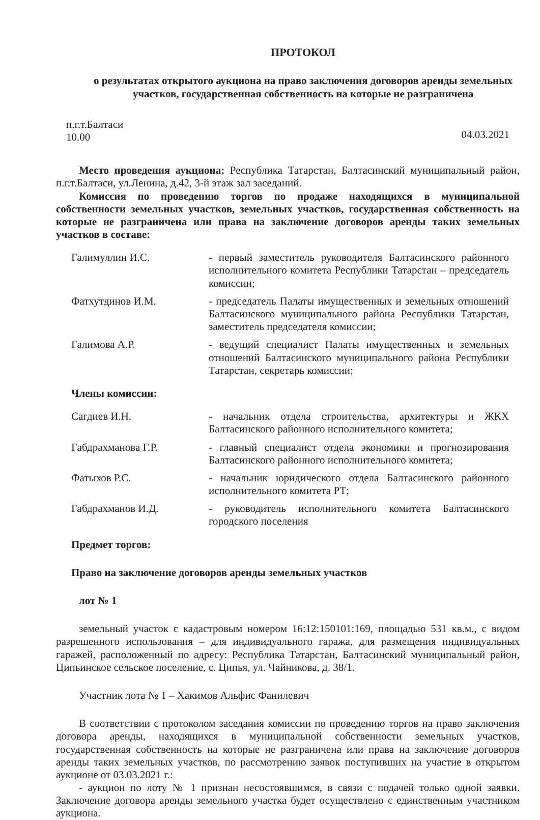ПРОТОКОЛ
о результатах открытого аукциона на право заключения договоров аренды земельных участков, государственная собственность на которые не разграничена
п.г.т.Балтаси
10.00
04.03.2021
Место проведения аукциона: Республика Татарстан, Балтасинский муниципальный район, п.г.т.Балтаси, ул.Ленина, д.42, 3-й этаж зал заседаний.
Комиссия по проведению торгов по продаже находящихся в муниципальной собственности земельных участков, земельных участков, государственная собственность на которые не разграничена или права на заключение договоров аренды таких земельных участков в составе:
| Галимуллин И.С. | - первый заместитель руководителя Балтасинского районного исполнительного комитета Республики Татарстан – председатель комиссии; |
| Фатхутдинов И.М. | - председатель Палаты имущественных и земельных отношений Балтасинского муниципального района Республики Татарстан, заместитель председателя комиссии; |
| Галимова А.Р. | - ведущий специалист Палаты имущественных и земельных отношений Балтасинского муниципального района Республики Татарстан, секретарь комиссии; |
Члены комиссии:
| Сагдиев И.Н. | - начальник отдела строительства, архитектуры и ЖКХ Балтасинского районного исполнительного комитета; |
| Габдрахманова Г.Р. | - главный специалист отдела экономики и прогнозирования Балтасинского районного исполнительного комитета; |
| Фатыхов Р.С. | - начальник юридического отдела Балтасинского районного исполнительного комитета РТ; |
| Габдрахманов И.Д. | - руководитель исполнительного комитета Балтасинского городского поселения |
Предмет торгов:
Право на заключение договоров аренды земельных участков
лот № 1
земельный участок с кадастровым номером 16:12:150101:169, площадью 531 кв.м., с видом разрешенного использования – для индивидуального гаража, для размещения индивидуальных гаражей, расположенный по адресу: Республика Татарстан, Балтасинский муниципальный район, Ципьинское сельское поселение, с. Ципья, ул. Чайникова, д. 38/1.
Участник лота № 1 – Хакимов Альфис Фанилевич
В соответствии с протоколом заседания комиссии по проведению торгов на право заключения договора аренды, находящихся в муниципальной собственности земельных участков, государственная собственность на которые не разграничена или права на заключение договоров аренды таких земельных участков, по рассмотрению заявок поступивших на участие в открытом аукционе от 03.03.2021 г.:
- аукцион по лоту № 1 признан несостоявшимся, в связи с подачей только одной заявки. Заключение договора аренды земельного участка будет осуществлено с единственным участником аукциона.